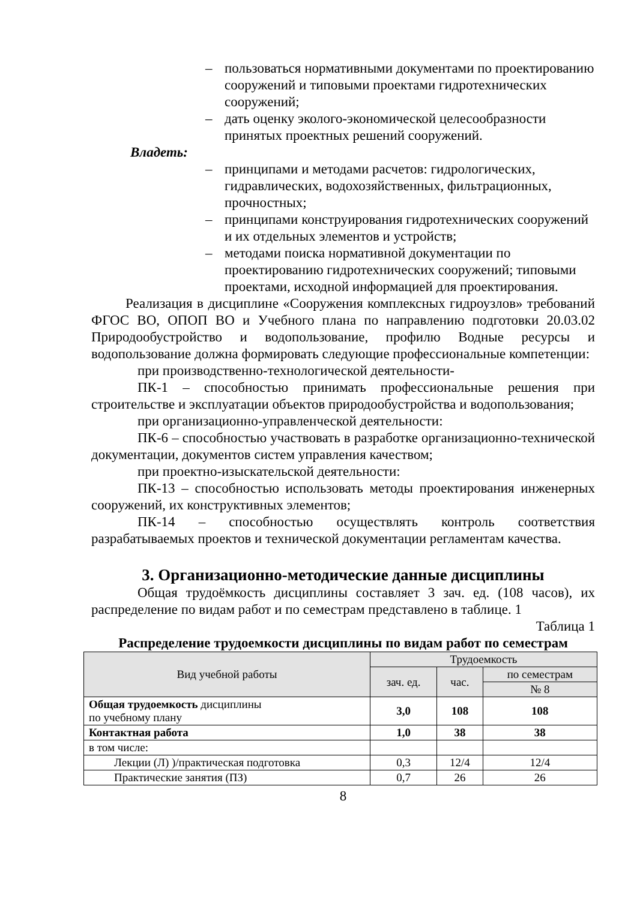– пользоваться нормативными документами по проектированию сооружений и типовыми проектами гидротехнических сооружений;
– дать оценку эколого-экономической целесообразности принятых проектных решений сооружений.
Владеть:
– принципами и методами расчетов: гидрологических, гидравлических, водохозяйственных, фильтрационных, прочностных;
– принципами конструирования гидротехнических сооружений и их отдельных элементов и устройств;
– методами поиска нормативной документации по проектированию гидротехнических сооружений; типовыми проектами, исходной информацией для проектирования.
Реализация в дисциплине «Сооружения комплексных гидроузлов» требований ФГОС ВО, ОПОП ВО и Учебного плана по направлению подготовки 20.03.02 Природообустройство и водопользование, профилю Водные ресурсы и водопользование должна формировать следующие профессиональные компетенции:
при производственно-технологической деятельности-
ПК-1 – способностью принимать профессиональные решения при строительстве и эксплуатации объектов природообустройства и водопользования;
при организационно-управленческой деятельности:
ПК-6 – способностью участвовать в разработке организационно-технической документации, документов систем управления качеством;
при проектно-изыскательской деятельности:
ПК-13 – способностью использовать методы проектирования инженерных сооружений, их конструктивных элементов;
ПК-14 – способностью осуществлять контроль соответствия разрабатываемых проектов и технической документации регламентам качества.
3. Организационно-методические данные дисциплины
Общая трудоёмкость дисциплины составляет 3 зач. ед. (108 часов), их распределение по видам работ и по семестрам представлено в таблице. 1
Таблица 1
Распределение трудоемкости дисциплины по видам работ по семестрам
| Вид учебной работы | Трудоемкость | | |
| --- | --- | --- | --- |
| | зач. ед. | час. | по семестрам |
| | | | № 8 |
| Общая трудоемкость дисциплины по учебному плану | 3,0 | 108 | 108 |
| Контактная работа | 1,0 | 38 | 38 |
| в том числе: | | | |
| Лекции (Л) )/практическая подготовка | 0,3 | 12/4 | 12/4 |
| Практические занятия (ПЗ) | 0,7 | 26 | 26 |
8